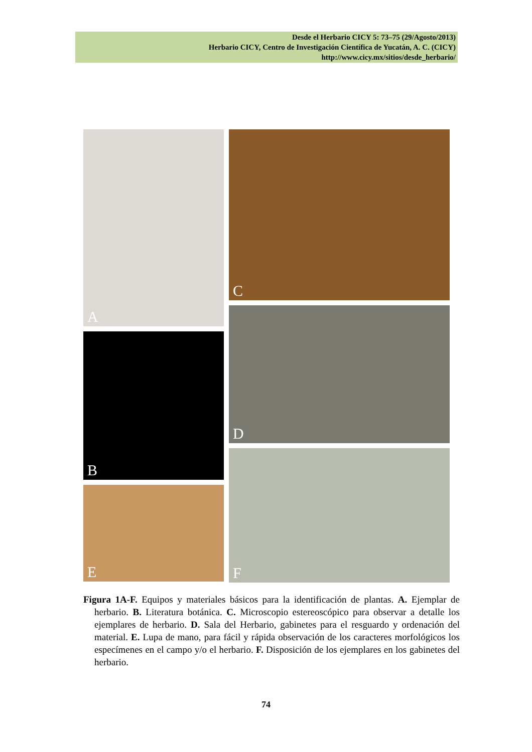Desde el Herbario CICY 5: 73–75 (29/Agosto/2013)
Herbario CICY, Centro de Investigación Científica de Yucatán, A. C. (CICY)
http://www.cicy.mx/sitios/desde_herbario/
A
B
E
C
D
F
Figura 1A-F. Equipos y materiales básicos para la identificación de plantas. A. Ejemplar de herbario. B. Literatura botánica. C. Microscopio estereoscópico para observar a detalle los ejemplares de herbario. D. Sala del Herbario, gabinetes para el resguardo y ordenación del material. E. Lupa de mano, para fácil y rápida observación de los caracteres morfológicos los especímenes en el campo y/o el herbario. F. Disposición de los ejemplares en los gabinetes del herbario.
74